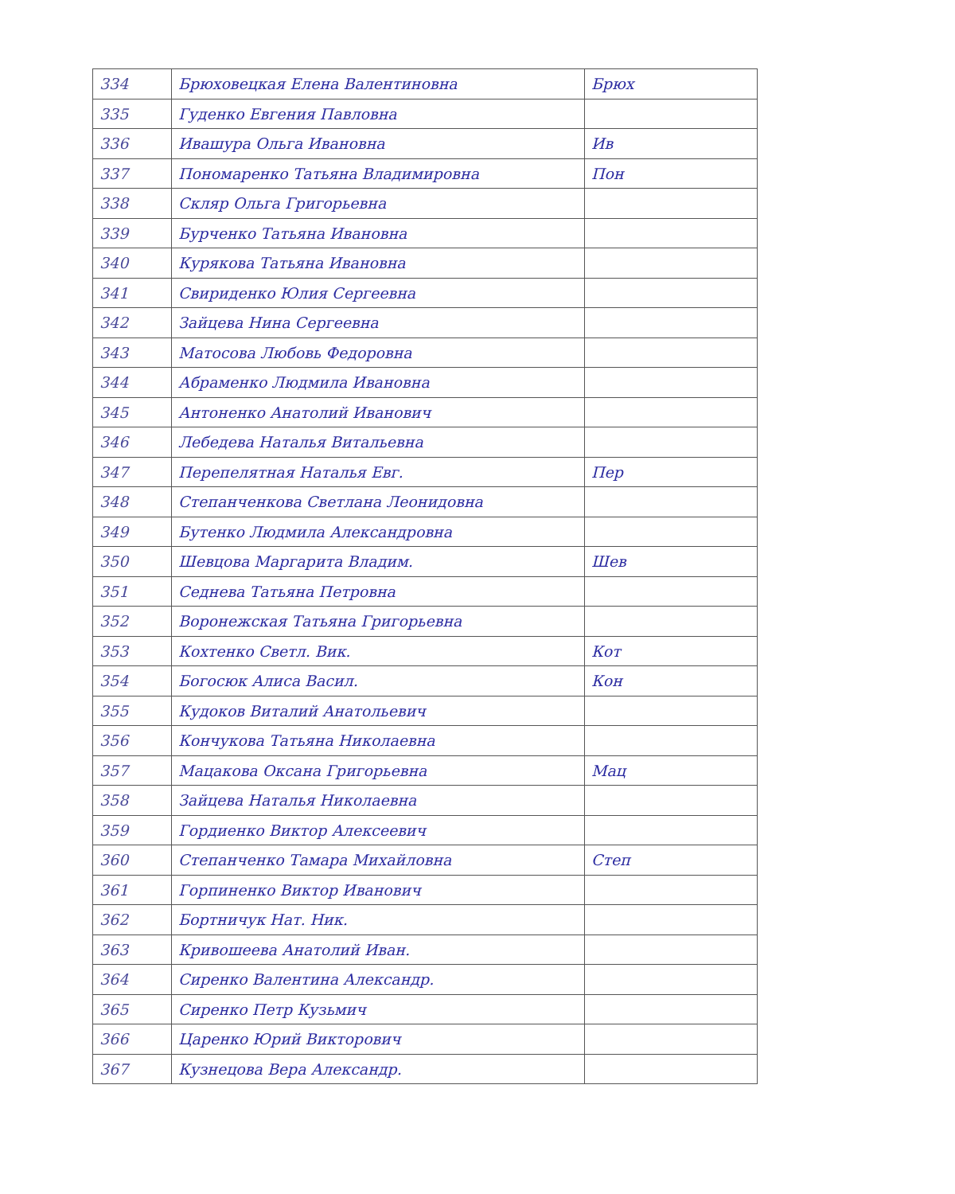| 334 | Брюховецкая Елена Валентиновна | Брюх |
| 335 | Гуденко Евгения Павловна | |
| 336 | Ивашура Ольга Ивановна | Ив |
| 337 | Пономаренко Татьяна Владимировна | Пон |
| 338 | Скляр Ольга Григорьевна | |
| 339 | Бурченко Татьяна Ивановна | |
| 340 | Курякова Татьяна Ивановна | |
| 341 | Свириденко Юлия Сергеевна | |
| 342 | Зайцева Нина Сергеевна | |
| 343 | Матосова Любовь Федоровна | |
| 344 | Абраменко Людмила Ивановна | |
| 345 | Антоненко Анатолий Иванович | |
| 346 | Лебедева Наталья Витальевна | |
| 347 | Перепелятная Наталья Евг. | Пер |
| 348 | Степанченкова Светлана Леонидовна | |
| 349 | Бутенко Людмила Александровна | |
| 350 | Шевцова Маргарита Владим. | Шев |
| 351 | Седнева Татьяна Петровна | |
| 352 | Воронежская Татьяна Григорьевна | |
| 353 | Кохтенко Светл. Вик. | Кот |
| 354 | Богосюк Алиса Васил. | Кон |
| 355 | Кудоков Виталий Анатольевич | |
| 356 | Кончукова Татьяна Николаевна | |
| 357 | Мацакова Оксана Григорьевна | Мац |
| 358 | Зайцева Наталья Николаевна | |
| 359 | Гордиенко Виктор Алексеевич | |
| 360 | Степанченко Тамара Михайловна | Степ |
| 361 | Горпиненко Виктор Иванович | |
| 362 | Бортничук Нат. Ник. | |
| 363 | Кривошеева Анатолий Иван. | |
| 364 | Сиренко Валентина Александр. | |
| 365 | Сиренко Петр Кузьмич | |
| 366 | Царенко Юрий Викторович | |
| 367 | Кузнецова Вера Александр. | |